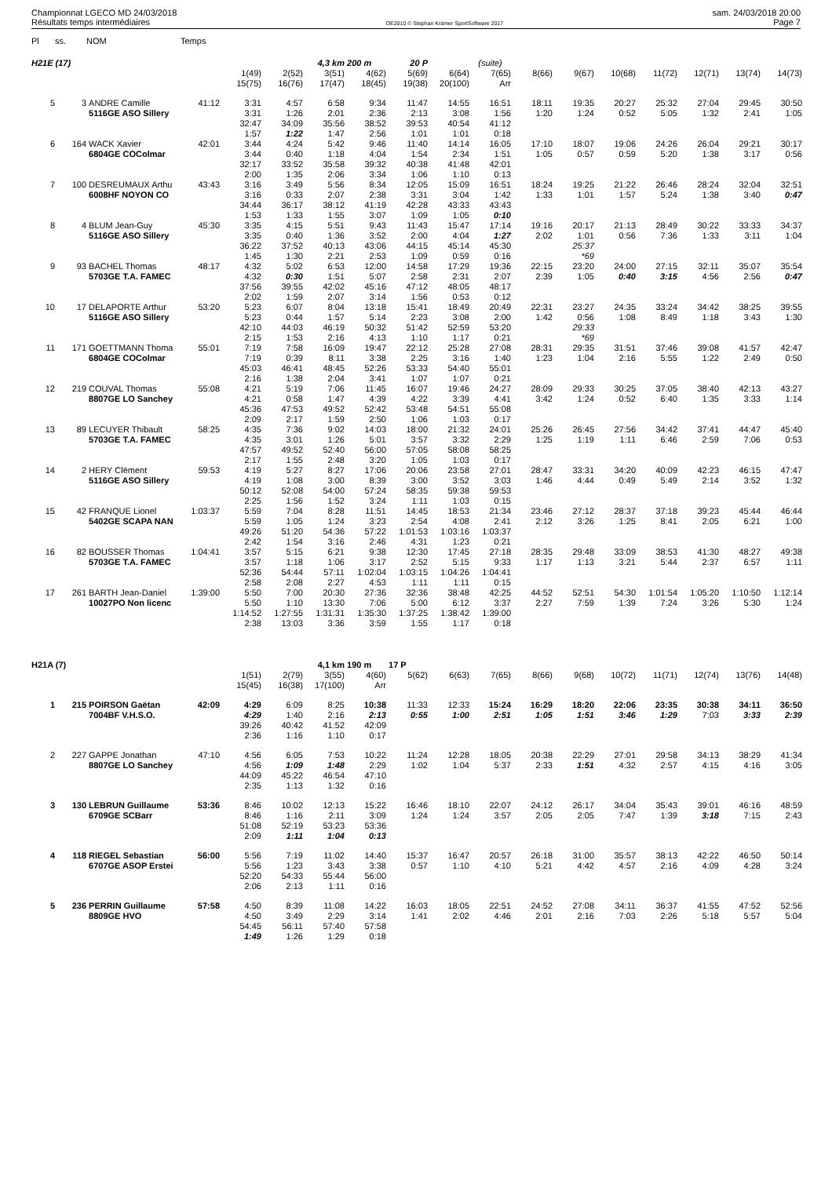Championnat LGECO MD 24/03/2018
Résultats temps intermédiaires
OE2010 © Stephan Krämer SportSoftware 2017
sam. 24/03/2018 20:00
Page 7
| Pl | ss. | NOM | Temps | | | | | | | | | | | | | | |
| H21E (17) | | | | | | 4,3 km 200 m | | 20 P | | (suite) | | | | | | | |
| | | | | 1(49) | 2(52) | 3(51) | 4(62) | 5(69) | 6(64) | 7(65) | 8(66) | 9(67) | 10(68) | 11(72) | 12(71) | 13(74) | 14(73) |
| | | | | 15(75) | 16(76) | 17(47) | 18(45) | 19(38) | 20(100) | Arr | | | | | | | |
| 5 | 3 | ANDRE Camille | 41:12 | 3:31 | 4:57 | 6:58 | 9:34 | 11:47 | 14:55 | 16:51 | 18:11 | 19:35 | 20:27 | 25:32 | 27:04 | 29:45 | 30:50 |
| | | 5116GE ASO Sillery | | 3:31 | 1:26 | 2:01 | 2:36 | 2:13 | 3:08 | 1:56 | 1:20 | 1:24 | 0:52 | 5:05 | 1:32 | 2:41 | 1:05 |
| | | | | 32:47 | 34:09 | 35:56 | 38:52 | 39:53 | 40:54 | 41:12 | | | | | | | |
| | | | | 1:57 | 1:22 | 1:47 | 2:56 | 1:01 | 1:01 | 0:18 | | | | | | | |
| 6 | 164 | WACK Xavier | 42:01 | 3:44 | 4:24 | 5:42 | 9:46 | 11:40 | 14:14 | 16:05 | 17:10 | 18:07 | 19:06 | 24:26 | 26:04 | 29:21 | 30:17 |
| | | 6804GE COColmar | | 3:44 | 0:40 | 1:18 | 4:04 | 1:54 | 2:34 | 1:51 | 1:05 | 0:57 | 0:59 | 5:20 | 1:38 | 3:17 | 0:56 |
| | | | | 32:17 | 33:52 | 35:58 | 39:32 | 40:38 | 41:48 | 42:01 | | | | | | | |
| | | | | 2:00 | 1:35 | 2:06 | 3:34 | 1:06 | 1:10 | 0:13 | | | | | | | |
| 7 | 100 | DESREUMAUX Arthu | 43:43 | 3:16 | 3:49 | 5:56 | 8:34 | 12:05 | 15:09 | 16:51 | 18:24 | 19:25 | 21:22 | 26:46 | 28:24 | 32:04 | 32:51 |
| | | 6008HF NOYON CO | | 3:16 | 0:33 | 2:07 | 2:38 | 3:31 | 3:04 | 1:42 | 1:33 | 1:01 | 1:57 | 5:24 | 1:38 | 3:40 | 0:47 |
| | | | | 34:44 | 36:17 | 38:12 | 41:19 | 42:28 | 43:33 | 43:43 | | | | | | | |
| | | | | 1:53 | 1:33 | 1:55 | 3:07 | 1:09 | 1:05 | 0:10 | | | | | | | |
| 8 | 4 | BLUM Jean-Guy | 45:30 | 3:35 | 4:15 | 5:51 | 9:43 | 11:43 | 15:47 | 17:14 | 19:16 | 20:17 | 21:13 | 28:49 | 30:22 | 33:33 | 34:37 |
| | | 5116GE ASO Sillery | | 3:35 | 0:40 | 1:36 | 3:52 | 2:00 | 4:04 | 1:27 | 2:02 | 1:01 | 0:56 | 7:36 | 1:33 | 3:11 | 1:04 |
| | | | | 36:22 | 37:52 | 40:13 | 43:06 | 44:15 | 45:14 | 45:30 | | 25:37 | | | | | |
| | | | | 1:45 | 1:30 | 2:21 | 2:53 | 1:09 | 0:59 | 0:16 | | *69 | | | | | |
| 9 | 93 | BACHEL Thomas | 48:17 | 4:32 | 5:02 | 6:53 | 12:00 | 14:58 | 17:29 | 19:36 | 22:15 | 23:20 | 24:00 | 27:15 | 32:11 | 35:07 | 35:54 |
| | | 5703GE T.A. FAMEC | | 4:32 | 0:30 | 1:51 | 5:07 | 2:58 | 2:31 | 2:07 | 2:39 | 1:05 | 0:40 | 3:15 | 4:56 | 2:56 | 0:47 |
| | | | | 37:56 | 39:55 | 42:02 | 45:16 | 47:12 | 48:05 | 48:17 | | | | | | | |
| | | | | 2:02 | 1:59 | 2:07 | 3:14 | 1:56 | 0:53 | 0:12 | | | | | | | |
| 10 | 17 | DELAPORTE Arthur | 53:20 | 5:23 | 6:07 | 8:04 | 13:18 | 15:41 | 18:49 | 20:49 | 22:31 | 23:27 | 24:35 | 33:24 | 34:42 | 38:25 | 39:55 |
| | | 5116GE ASO Sillery | | 5:23 | 0:44 | 1:57 | 5:14 | 2:23 | 3:08 | 2:00 | 1:42 | 0:56 | 1:08 | 8:49 | 1:18 | 3:43 | 1:30 |
| | | | | 42:10 | 44:03 | 46:19 | 50:32 | 51:42 | 52:59 | 53:20 | | 29:33 | | | | | |
| | | | | 2:15 | 1:53 | 2:16 | 4:13 | 1:10 | 1:17 | 0:21 | | *69 | | | | | |
| 11 | 171 | GOETTMANN Thoma | 55:01 | 7:19 | 7:58 | 16:09 | 19:47 | 22:12 | 25:28 | 27:08 | 28:31 | 29:35 | 31:51 | 37:46 | 39:08 | 41:57 | 42:47 |
| | | 6804GE COColmar | | 7:19 | 0:39 | 8:11 | 3:38 | 2:25 | 3:16 | 1:40 | 1:23 | 1:04 | 2:16 | 5:55 | 1:22 | 2:49 | 0:50 |
| | | | | 45:03 | 46:41 | 48:45 | 52:26 | 53:33 | 54:40 | 55:01 | | | | | | | |
| | | | | 2:16 | 1:38 | 2:04 | 3:41 | 1:07 | 1:07 | 0:21 | | | | | | | |
| 12 | 219 | COUVAL Thomas | 55:08 | 4:21 | 5:19 | 7:06 | 11:45 | 16:07 | 19:46 | 24:27 | 28:09 | 29:33 | 30:25 | 37:05 | 38:40 | 42:13 | 43:27 |
| | | 8807GE LO Sanchey | | 4:21 | 0:58 | 1:47 | 4:39 | 4:22 | 3:39 | 4:41 | 3:42 | 1:24 | 0:52 | 6:40 | 1:35 | 3:33 | 1:14 |
| | | | | 45:36 | 47:53 | 49:52 | 52:42 | 53:48 | 54:51 | 55:08 | | | | | | | |
| | | | | 2:09 | 2:17 | 1:59 | 2:50 | 1:06 | 1:03 | 0:17 | | | | | | | |
| 13 | 89 | LECUYER Thibault | 58:25 | 4:35 | 7:36 | 9:02 | 14:03 | 18:00 | 21:32 | 24:01 | 25:26 | 26:45 | 27:56 | 34:42 | 37:41 | 44:47 | 45:40 |
| | | 5703GE T.A. FAMEC | | 4:35 | 3:01 | 1:26 | 5:01 | 3:57 | 3:32 | 2:29 | 1:25 | 1:19 | 1:11 | 6:46 | 2:59 | 7:06 | 0:53 |
| | | | | 47:57 | 49:52 | 52:40 | 56:00 | 57:05 | 58:08 | 58:25 | | | | | | | |
| | | | | 2:17 | 1:55 | 2:48 | 3:20 | 1:05 | 1:03 | 0:17 | | | | | | | |
| 14 | 2 | HERY Clément | 59:53 | 4:19 | 5:27 | 8:27 | 17:06 | 20:06 | 23:58 | 27:01 | 28:47 | 33:31 | 34:20 | 40:09 | 42:23 | 46:15 | 47:47 |
| | | 5116GE ASO Sillery | | 4:19 | 1:08 | 3:00 | 8:39 | 3:00 | 3:52 | 3:03 | 1:46 | 4:44 | 0:49 | 5:49 | 2:14 | 3:52 | 1:32 |
| | | | | 50:12 | 52:08 | 54:00 | 57:24 | 58:35 | 59:38 | 59:53 | | | | | | | |
| | | | | 2:25 | 1:56 | 1:52 | 3:24 | 1:11 | 1:03 | 0:15 | | | | | | | |
| 15 | 42 | FRANQUE Lionel | 1:03:37 | 5:59 | 7:04 | 8:28 | 11:51 | 14:45 | 18:53 | 21:34 | 23:46 | 27:12 | 28:37 | 37:18 | 39:23 | 45:44 | 46:44 |
| | | 5402GE SCAPA NAN | | 5:59 | 1:05 | 1:24 | 3:23 | 2:54 | 4:08 | 2:41 | 2:12 | 3:26 | 1:25 | 8:41 | 2:05 | 6:21 | 1:00 |
| | | | | 49:26 | 51:20 | 54:36 | 57:22 | 1:01:53 | 1:03:16 | 1:03:37 | | | | | | | |
| | | | | 2:42 | 1:54 | 3:16 | 2:46 | 4:31 | 1:23 | 0:21 | | | | | | | |
| 16 | 82 | BOUSSER Thomas | 1:04:41 | 3:57 | 5:15 | 6:21 | 9:38 | 12:30 | 17:45 | 27:18 | 28:35 | 29:48 | 33:09 | 38:53 | 41:30 | 48:27 | 49:38 |
| | | 5703GE T.A. FAMEC | | 3:57 | 1:18 | 1:06 | 3:17 | 2:52 | 5:15 | 9:33 | 1:17 | 1:13 | 3:21 | 5:44 | 2:37 | 6:57 | 1:11 |
| | | | | 52:36 | 54:44 | 57:11 | 1:02:04 | 1:03:15 | 1:04:26 | 1:04:41 | | | | | | | |
| | | | | 2:58 | 2:08 | 2:27 | 4:53 | 1:11 | 1:11 | 0:15 | | | | | | | |
| 17 | 261 | BARTH Jean-Daniel | 1:39:00 | 5:50 | 7:00 | 20:30 | 27:36 | 32:36 | 38:48 | 42:25 | 44:52 | 52:51 | 54:30 | 1:01:54 | 1:05:20 | 1:10:50 | 1:12:14 |
| | | 10027PO Non licenc | | 5:50 | 1:10 | 13:30 | 7:06 | 5:00 | 6:12 | 3:37 | 2:27 | 7:59 | 1:39 | 7:24 | 3:26 | 5:30 | 1:24 |
| | | | | 1:14:52 | 1:27:55 | 1:31:31 | 1:35:30 | 1:37:25 | 1:38:42 | 1:39:00 | | | | | | | |
| | | | | 2:38 | 13:03 | 3:36 | 3:59 | 1:55 | 1:17 | 0:18 | | | | | | | |
| H21A (7) | | | | | | 4,1 km 190 m | | 17 P | | | | | | | | | |
| | | | | 1(51) | 2(79) | 3(55) | 4(60) | 5(62) | 6(63) | 7(65) | 8(66) | 9(68) | 10(72) | 11(71) | 12(74) | 13(76) | 14(48) |
| | | | | 15(45) | 16(38) | 17(100) | Arr | | | | | | | | | | |
| 1 | 215 | POIRSON Gaëtan | 42:09 | 4:29 | 6:09 | 8:25 | 10:38 | 11:33 | 12:33 | 15:24 | 16:29 | 18:20 | 22:06 | 23:35 | 30:38 | 34:11 | 36:50 |
| | | 7004BF V.H.S.O. | | 4:29 | 1:40 | 2:16 | 2:13 | 0:55 | 1:00 | 2:51 | 1:05 | 1:51 | 3:46 | 1:29 | 7:03 | 3:33 | 2:39 |
| | | | | 39:26 | 40:42 | 41:52 | 42:09 | | | | | | | | | | |
| | | | | 2:36 | 1:16 | 1:10 | 0:17 | | | | | | | | | | |
| 2 | 227 | GAPPE Jonathan | 47:10 | 4:56 | 6:05 | 7:53 | 10:22 | 11:24 | 12:28 | 18:05 | 20:38 | 22:29 | 27:01 | 29:58 | 34:13 | 38:29 | 41:34 |
| | | 8807GE LO Sanchey | | 4:56 | 1:09 | 1:48 | 2:29 | 1:02 | 1:04 | 5:37 | 2:33 | 1:51 | 4:32 | 2:57 | 4:15 | 4:16 | 3:05 |
| | | | | 44:09 | 45:22 | 46:54 | 47:10 | | | | | | | | | | |
| | | | | 2:35 | 1:13 | 1:32 | 0:16 | | | | | | | | | | |
| 3 | 130 | LEBRUN Guillaume | 53:36 | 8:46 | 10:02 | 12:13 | 15:22 | 16:46 | 18:10 | 22:07 | 24:12 | 26:17 | 34:04 | 35:43 | 39:01 | 46:16 | 48:59 |
| | | 6709GE SCBarr | | 8:46 | 1:16 | 2:11 | 3:09 | 1:24 | 1:24 | 3:57 | 2:05 | 2:05 | 7:47 | 1:39 | 3:18 | 7:15 | 2:43 |
| | | | | 51:08 | 52:19 | 53:23 | 53:36 | | | | | | | | | | |
| | | | | 2:09 | 1:11 | 1:04 | 0:13 | | | | | | | | | | |
| 4 | 118 | RIEGEL Sebastian | 56:00 | 5:56 | 7:19 | 11:02 | 14:40 | 15:37 | 16:47 | 20:57 | 26:18 | 31:00 | 35:57 | 38:13 | 42:22 | 46:50 | 50:14 |
| | | 6707GE ASOP Erstei | | 5:56 | 1:23 | 3:43 | 3:38 | 0:57 | 1:10 | 4:10 | 5:21 | 4:42 | 4:57 | 2:16 | 4:09 | 4:28 | 3:24 |
| | | | | 52:20 | 54:33 | 55:44 | 56:00 | | | | | | | | | | |
| | | | | 2:06 | 2:13 | 1:11 | 0:16 | | | | | | | | | | |
| 5 | 236 | PERRIN Guillaume | 57:58 | 4:50 | 8:39 | 11:08 | 14:22 | 16:03 | 18:05 | 22:51 | 24:52 | 27:08 | 34:11 | 36:37 | 41:55 | 47:52 | 52:56 |
| | | 8809GE HVO | | 4:50 | 3:49 | 2:29 | 3:14 | 1:41 | 2:02 | 4:46 | 2:01 | 2:16 | 7:03 | 2:26 | 5:18 | 5:57 | 5:04 |
| | | | | 54:45 | 56:11 | 57:40 | 57:58 | | | | | | | | | | |
| | | | | 1:49 | 1:26 | 1:29 | 0:18 | | | | | | | | | | |